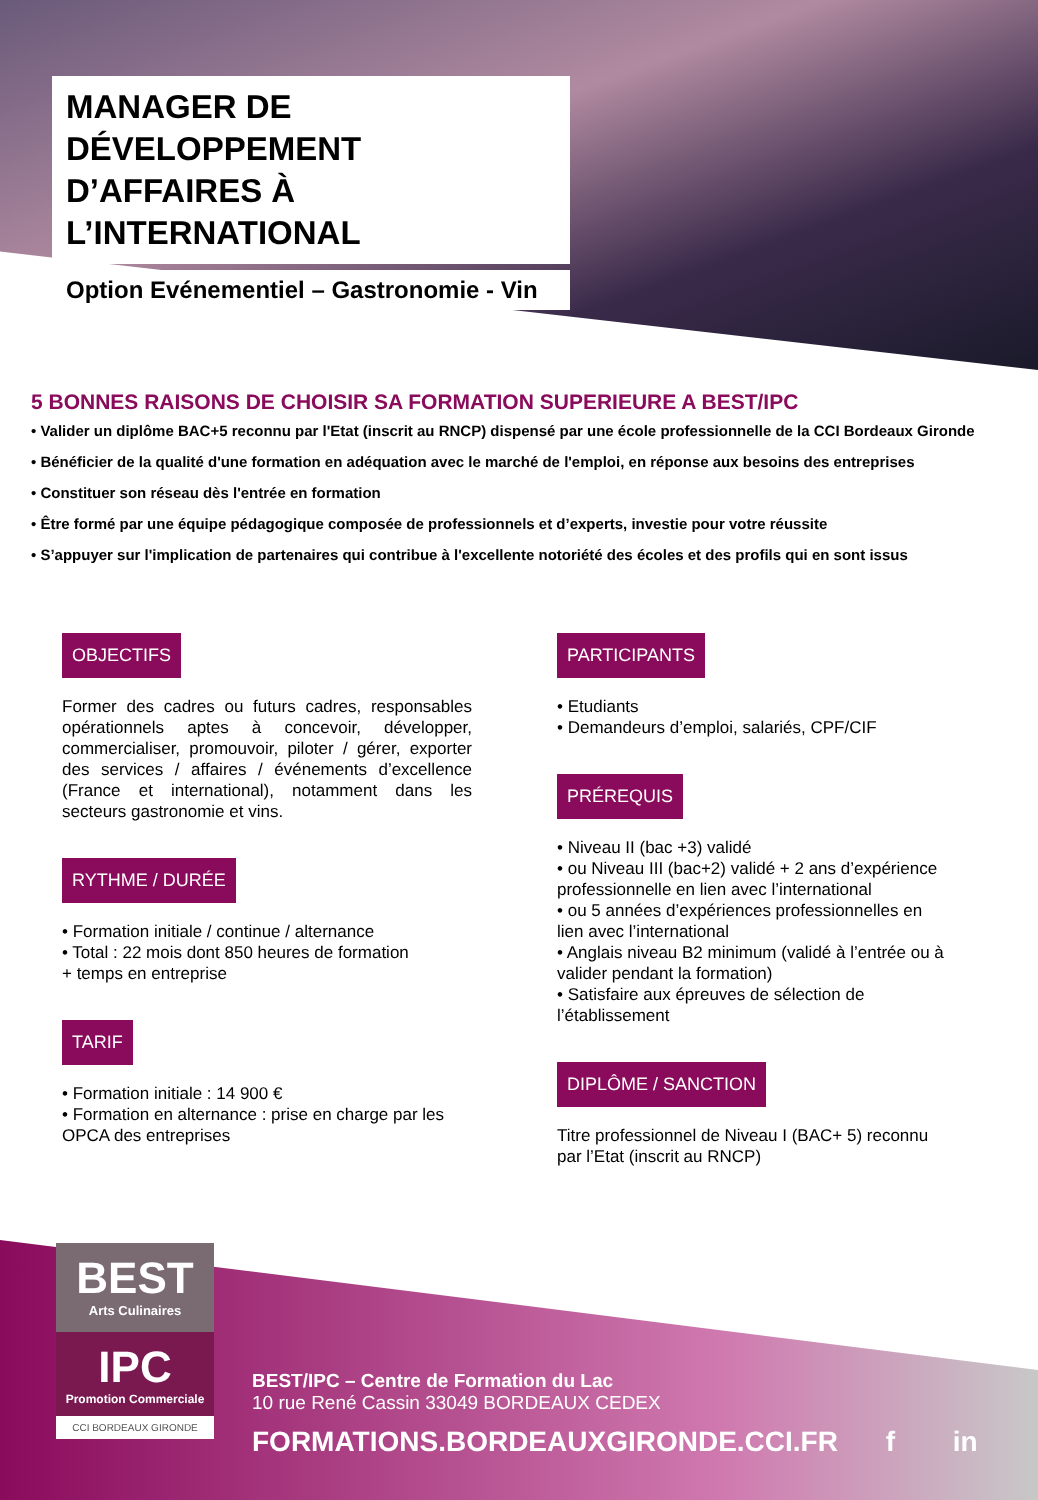MANAGER DE DÉVELOPPEMENT D’AFFAIRES À L’INTERNATIONAL
Option Evénementiel – Gastronomie - Vin
5 BONNES RAISONS DE CHOISIR SA FORMATION SUPERIEURE A BEST/IPC
• Valider un diplôme BAC+5 reconnu par l'Etat (inscrit au RNCP) dispensé par une école professionnelle de la CCI Bordeaux Gironde
• Bénéficier de la qualité d'une formation en adéquation avec le marché de l'emploi, en réponse aux besoins des entreprises
• Constituer son réseau dès l'entrée en formation
• Être formé par une équipe pédagogique composée de professionnels et d’experts, investie pour votre réussite
• S’appuyer sur l'implication de partenaires qui contribue à l'excellente notoriété des écoles et des profils qui en sont issus
OBJECTIFS
Former des cadres ou futurs cadres, responsables opérationnels aptes à concevoir, développer, commercialiser, promouvoir, piloter / gérer, exporter des services / affaires / événements d’excellence (France et international), notamment dans les secteurs gastronomie et vins.
RYTHME / DURÉE
• Formation initiale / continue / alternance
• Total : 22 mois dont 850 heures de formation
+ temps en entreprise
TARIF
• Formation initiale : 14 900 €
• Formation en alternance : prise en charge par les OPCA des entreprises
PARTICIPANTS
• Etudiants
• Demandeurs d’emploi, salariés, CPF/CIF
PRÉREQUIS
• Niveau II (bac +3) validé
• ou Niveau III (bac+2) validé + 2 ans d’expérience professionnelle en lien avec l’international
• ou 5 années d’expériences professionnelles en lien avec l’international
• Anglais niveau B2 minimum (validé à l’entrée ou à valider pendant la formation)
• Satisfaire aux épreuves de sélection de l’établissement
DIPLÔME / SANCTION
Titre professionnel de Niveau I (BAC+ 5) reconnu par l’Etat (inscrit au RNCP)
BEST
Arts Culinaires
IPC
Promotion Commerciale
CCI BORDEAUX GIRONDE
BEST/IPC – Centre de Formation du Lac
10 rue René Cassin 33049 BORDEAUX CEDEX
FORMATIONS.BORDEAUXGIRONDE.CCI.FR f in